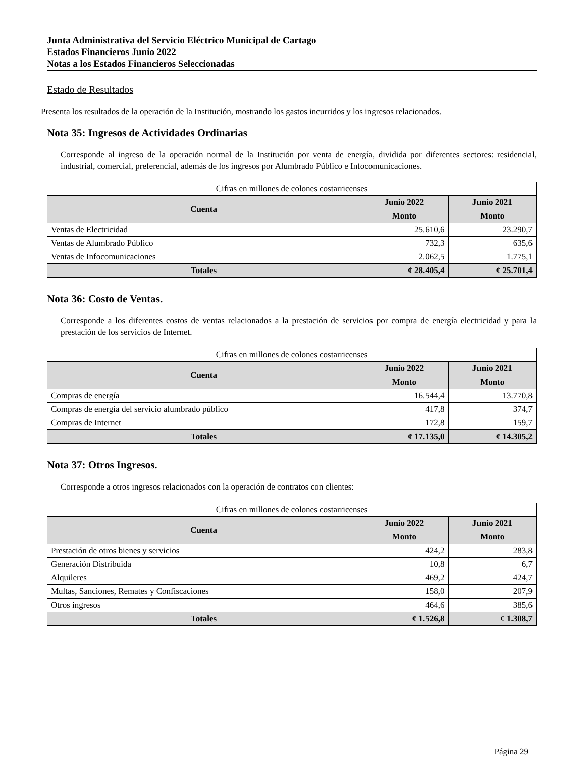Junta Administrativa del Servicio Eléctrico Municipal de Cartago
Estados Financieros Junio 2022
Notas a los Estados Financieros Seleccionadas
Estado de Resultados
Presenta los resultados de la operación de la Institución, mostrando los gastos incurridos y los ingresos relacionados.
Nota 35: Ingresos de Actividades Ordinarias
Corresponde al ingreso de la operación normal de la Institución por venta de energía, dividida por diferentes sectores: residencial, industrial, comercial, preferencial, además de los ingresos por Alumbrado Público e Infocomunicaciones.
| Cifras en millones de colones costarricenses | | |
| --- | --- | --- |
| Cuenta | Junio 2022 | Junio 2021 |
| | Monto | Monto |
| Ventas de Electricidad | 25.610,6 | 23.290,7 |
| Ventas de Alumbrado Público | 732,3 | 635,6 |
| Ventas de Infocomunicaciones | 2.062,5 | 1.775,1 |
| Totales | ¢ 28.405,4 | ¢ 25.701,4 |
Nota 36: Costo de Ventas.
Corresponde a los diferentes costos de ventas relacionados a la prestación de servicios por compra de energía electricidad y para la prestación de los servicios de Internet.
| Cifras en millones de colones costarricenses | | |
| --- | --- | --- |
| Cuenta | Junio 2022 | Junio 2021 |
| | Monto | Monto |
| Compras de energía | 16.544,4 | 13.770,8 |
| Compras de energía del servicio alumbrado público | 417,8 | 374,7 |
| Compras de Internet | 172,8 | 159,7 |
| Totales | ¢ 17.135,0 | ¢ 14.305,2 |
Nota 37: Otros Ingresos.
Corresponde a otros ingresos relacionados con la operación de contratos con clientes:
| Cifras en millones de colones costarricenses | | |
| --- | --- | --- |
| Cuenta | Junio 2022 | Junio 2021 |
| | Monto | Monto |
| Prestación de otros bienes y servicios | 424,2 | 283,8 |
| Generación Distribuida | 10,8 | 6,7 |
| Alquileres | 469,2 | 424,7 |
| Multas, Sanciones, Remates y Confiscaciones | 158,0 | 207,9 |
| Otros ingresos | 464,6 | 385,6 |
| Totales | ¢ 1.526,8 | ¢ 1.308,7 |
Página 29